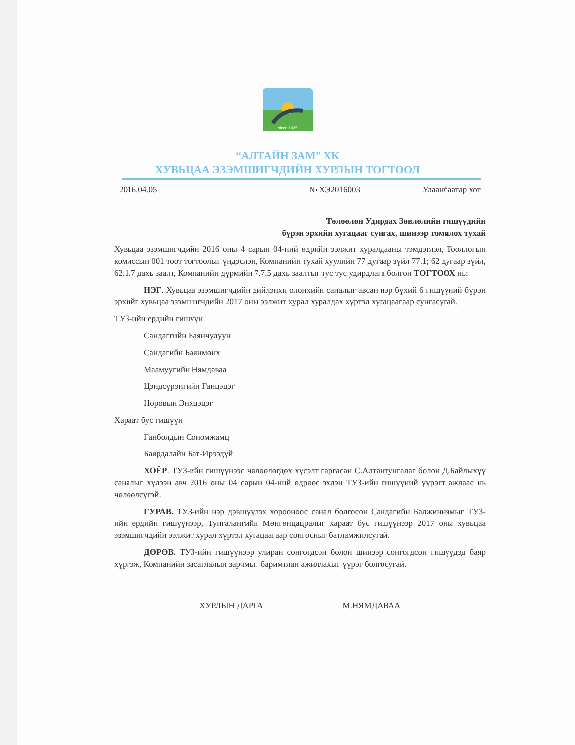since 1935
“АЛТАЙН ЗАМ” ХК
ХУВЬЦАА ЭЗЭМШИГЧДИЙН ХУРЛЫН ТОГТООЛ
2016.04.05 № ХЭ2016003 Улаанбаатар хот
Төлөөлөн Удирдах Зөвлөлийн гишүүдийн
бүрэн эрхийн хугацааг сунгах, шинээр томилох тухай
Хувьцаа эзэмшигчдийн 2016 оны 4 сарын 04-ний өдрийн ээлжит хуралдааны тэмдэглэл, Тооллогын комиссын 001 тоот тогтоолыг үндэслэн, Компанийн тухай хуулийн 77 дугаар зүйл 77.1; 62 дугаар зүйл, 62.1.7 дахь заалт, Компанийн дүрмийн 7.7.5 дахь заалтыг тус тус удирдлага болгон ТОГТООХ нь:
НЭГ. Хувьцаа эзэмшигчдийн дийлэнхи олонхийн саналыг авсан нэр бүхий 6 гишүүний бүрэн эрхийг хувьцаа эзэмшигчдийн 2017 оны ээлжит хурал хуралдах хүртэл хугацаагаар сунгасугай.
ТУЗ-ийн ердийн гишүүн
Сандаггийн Баянчулуун
Сандагийн Баянмөнх
Маамуугийн Нямдаваа
Цэндсүрэнгийн Ганцэцэг
Норовын Энхцэцэг
Хараат бус гишүүн
Ганболдын Сономжамц
Баярдалайн Бат-Ирээдүй
ХОЁР. ТУЗ-ийн гишүүнээс чөлөөлөгдөх хүсэлт гаргасан С.Алтантунгалаг болон Д.Байлыхүү саналыг хүлээн авч 2016 оны 04 сарын 04-ний өдрөөс эхлэн ТУЗ-ийн гишүүний үүрэгт ажлаас нь чөлөөлсүгэй.
ГУРАВ. ТУЗ-ийн нэр дэвшүүлэх хорооноос санал болгосон Сандагийн Балжиннямыг ТУЗ-ийн ердийн гишүүнээр, Тунгалангийн Мөнгөнцацралыг хараат бус гишүүнээр 2017 оны хувьцаа эзэмшигчдийн ээлжит хурал хүртэл хугацаагаар сонгосныг батламжилсугай.
ДӨРӨВ. ТУЗ-ийн гишүүнээр улиран сонгогдсон болон шинээр сонгогдсон гишүүдэд баяр хүргэж, Компанийн засаглалын зарчмыг баримтлан ажиллахыг үүрэг болгосугай.
ХУРЛЫН ДАРГА М.НЯМДАВАА